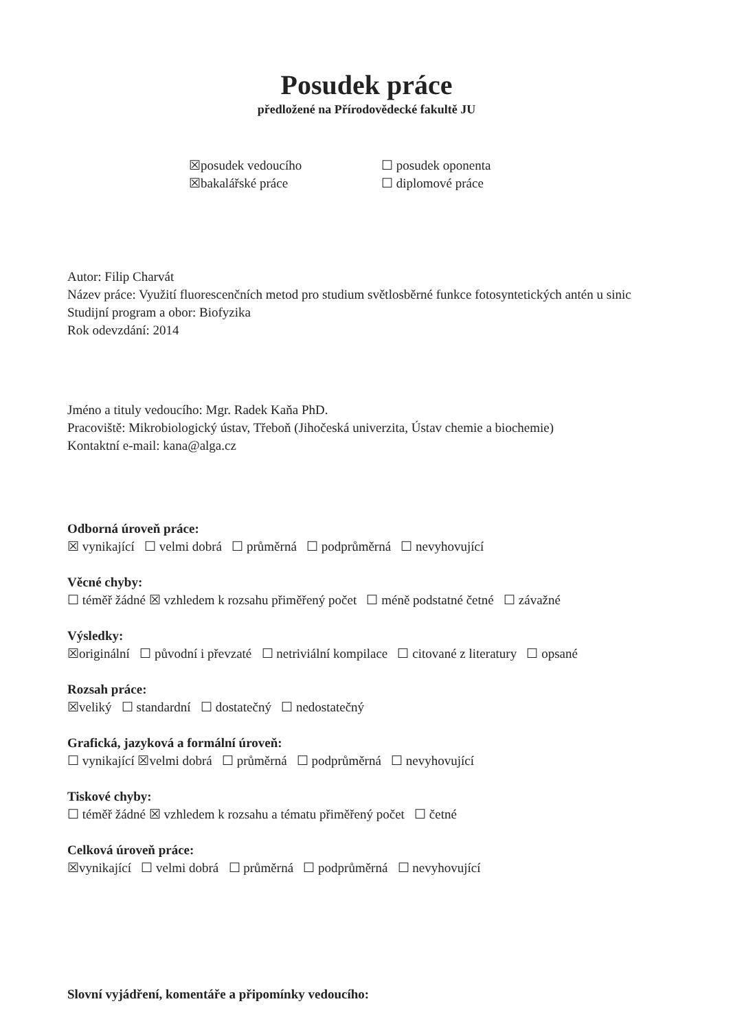Posudek práce
předložené na Přírodovědecké fakultě JU
☒posudek vedoucího
☐ posudek oponenta
☒bakalářské práce
☐ diplomové práce
Autor: Filip Charvát
Název práce: Využití fluorescenčních metod pro studium světlosběrné funkce fotosyntetických antén u sinic
Studijní program a obor: Biofyzika
Rok odevzdání: 2014
Jméno a tituly vedoucího: Mgr. Radek Kaňa PhD.
Pracoviště: Mikrobiologický ústav, Třeboň (Jihočeská univerzita, Ústav chemie a biochemie)
Kontaktní e-mail: kana@alga.cz
Odborná úroveň práce:
☒ vynikající ☐ velmi dobrá ☐ průměrná ☐ podprůměrná ☐ nevyhovující
Věcné chyby:
☐ téměř žádné ☒ vzhledem k rozsahu přiměřený počet ☐ méně podstatné četné ☐ závažné
Výsledky:
☒originální ☐ původní i převzaté ☐ netriviální kompilace ☐ citované z literatury ☐ opsané
Rozsah práce:
☒veliký ☐ standardní ☐ dostatečný ☐ nedostatečný
Grafická, jazyková a formální úroveň:
☐ vynikající ☒velmi dobrá ☐ průměrná ☐ podprůměrná ☐ nevyhovující
Tiskové chyby:
☐ téměř žádné ☒ vzhledem k rozsahu a tématu přiměřený počet ☐ četné
Celková úroveň práce:
☒vynikající ☐ velmi dobrá ☐ průměrná ☐ podprůměrná ☐ nevyhovující
Slovní vyjádření, komentáře a připomínky vedoucího: